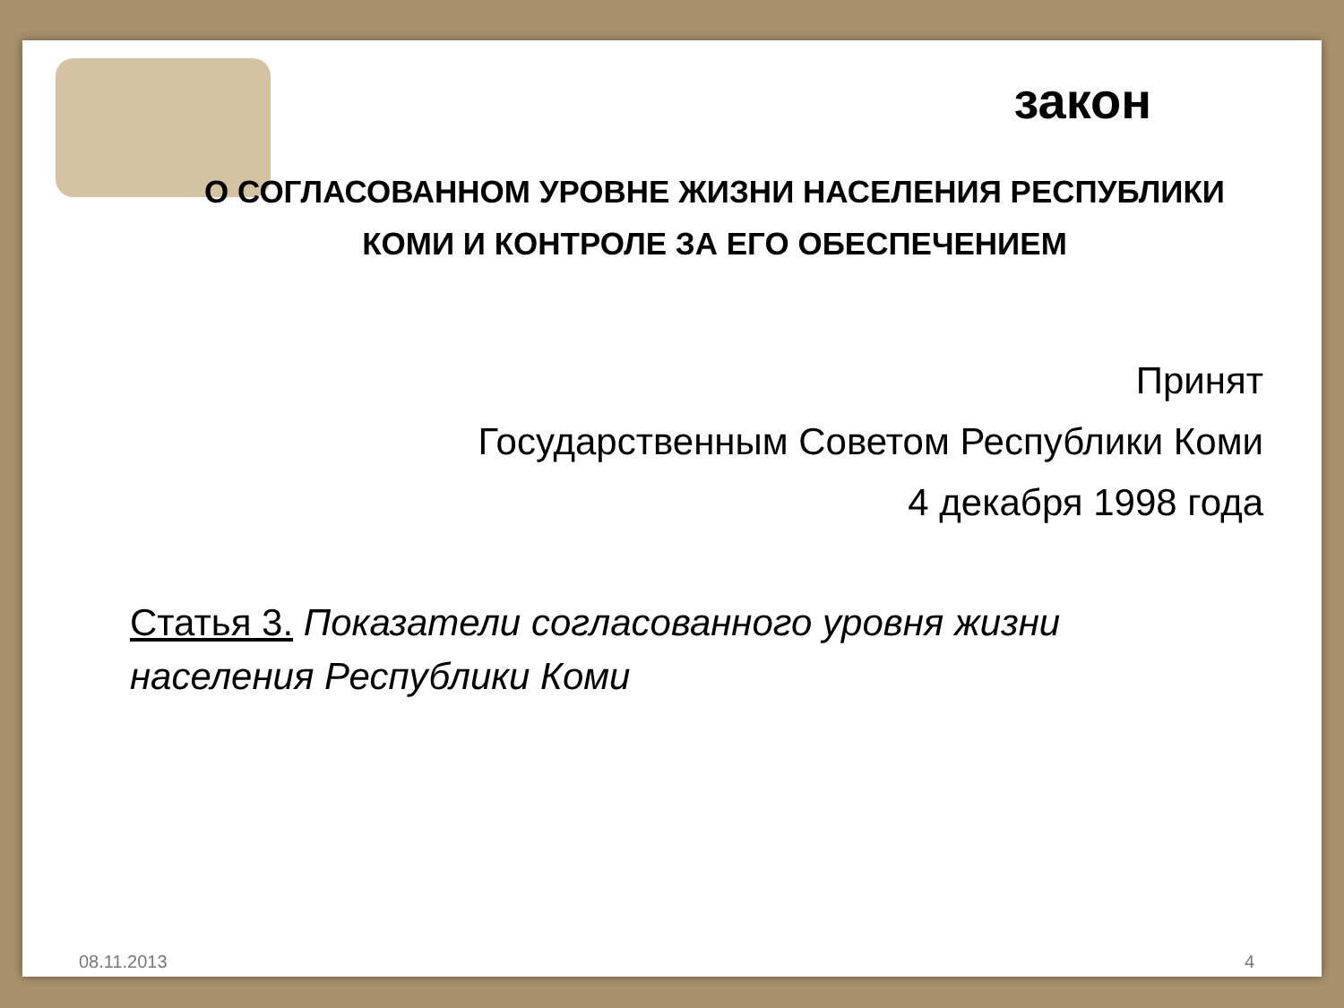закон
О СОГЛАСОВАННОМ УРОВНЕ ЖИЗНИ НАСЕЛЕНИЯ РЕСПУБЛИКИ КОМИ И КОНТРОЛЕ ЗА ЕГО ОБЕСПЕЧЕНИЕМ
Принят
Государственным Советом Республики Коми
4 декабря 1998 года
Статья 3. Показатели согласованного уровня жизни населения Республики Коми
08.11.2013 4